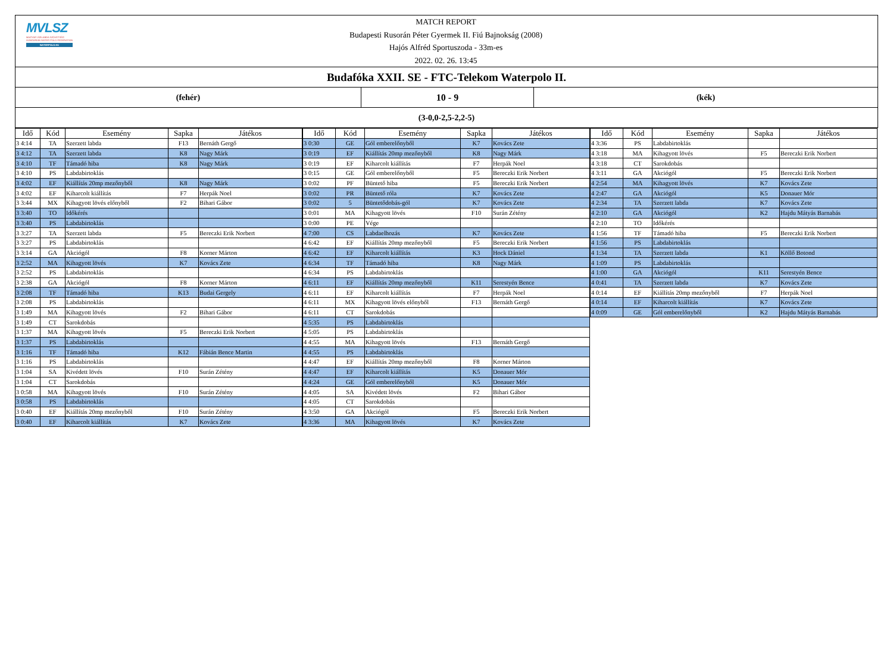MVLSZ
MAGYAR VÍZILABDA SZÖVETSÉG
HUNGARIAN WATER POLO FEDERATION
WATERPOLO.HU
MATCH REPORT
Budapesti Rusorán Péter Gyermek II. Fiú Bajnokság (2008)
Hajós Alfréd Sportuszoda - 33m-es
2022. 02. 26. 13:45
Budafóka XXII. SE - FTC-Telekom Waterpolo II.
(fehér) 10 - 9 (kék)
(3-0,0-2,5-2,2-5)
| Idő | Kód | Esemény | Sapka | Játékos |
| --- | --- | --- | --- | --- |
| 3 4:14 | TA | Szerzett labda | F13 | Bernáth Gergő |
| 3 4:12 | TA | Szerzett labda | K8 | Nagy Márk |
| 3 4:10 | TF | Támadó hiba | K8 | Nagy Márk |
| 3 4:10 | PS | Labdabirtoklás | | |
| 3 4:02 | EF | Kiállítás 20mp mezőnyből | K8 | Nagy Márk |
| 3 4:02 | EF | Kiharcolt kiállítás | F7 | Herpák Noel |
| 3 3:44 | MX | Kihagyott lövés előnyből | F2 | Bihari Gábor |
| 3 3:40 | TO | Időkérés | | |
| 3 3:40 | PS | Labdabirtoklás | | |
| 3 3:27 | TA | Szerzett labda | F5 | Bereczki Erik Norbert |
| 3 3:27 | PS | Labdabirtoklás | | |
| 3 3:14 | GA | Akciógól | F8 | Korner Márton |
| 3 2:52 | MA | Kihagyott lövés | K7 | Kovács Zete |
| 3 2:52 | PS | Labdabirtoklás | | |
| 3 2:38 | GA | Akciógól | F8 | Korner Márton |
| 3 2:08 | TF | Támadó hiba | K13 | Budai Gergely |
| 3 2:08 | PS | Labdabirtoklás | | |
| 3 1:49 | MA | Kihagyott lövés | F2 | Bihari Gábor |
| 3 1:49 | CT | Sarokdobás | | |
| 3 1:37 | MA | Kihagyott lövés | F5 | Bereczki Erik Norbert |
| 3 1:37 | PS | Labdabirtoklás | | |
| 3 1:16 | TF | Támadó hiba | K12 | Fábián Bence Martin |
| 3 1:16 | PS | Labdabirtoklás | | |
| 3 1:04 | SA | Kivédett lövés | F10 | Surán Zétény |
| 3 1:04 | CT | Sarokdobás | | |
| 3 0:58 | MA | Kihagyott lövés | F10 | Surán Zétény |
| 3 0:58 | PS | Labdabirtoklás | | |
| 3 0:40 | EF | Kiállítás 20mp mezőnyből | F10 | Surán Zétény |
| 3 0:40 | EF | Kiharcolt kiállítás | K7 | Kovács Zete |
| Idő | Kód | Esemény | Sapka | Játékos |
| --- | --- | --- | --- | --- |
| 3 0:30 | GE | Gól emberelőnyből | K7 | Kovács Zete |
| 3 0:19 | EF | Kiállítás 20mp mezőnyből | K8 | Nagy Márk |
| 3 0:19 | EF | Kiharcolt kiállítás | F7 | Herpák Noel |
| 3 0:15 | GE | Gól emberelőnyből | F5 | Bereczki Erik Norbert |
| 3 0:02 | PF | Büntető hiba | F5 | Bereczki Erik Norbert |
| 3 0:02 | PR | Büntető róla | K7 | Kovács Zete |
| 3 0:02 | 5 | Büntetődobás-gól | K7 | Kovács Zete |
| 3 0:01 | MA | Kihagyott lövés | F10 | Surán Zétény |
| 3 0:00 | PE | Vége | | |
| 4 7:00 | CS | Labdaelhozás | K7 | Kovács Zete |
| 4 6:42 | EF | Kiállítás 20mp mezőnyből | F5 | Bereczki Erik Norbert |
| 4 6:42 | EF | Kiharcolt kiállítás | K3 | Hock Dániel |
| 4 6:34 | TF | Támadó hiba | K8 | Nagy Márk |
| 4 6:34 | PS | Labdabirtoklás | | |
| 4 6:11 | EF | Kiállítás 20mp mezőnyből | K11 | Serestyén Bence |
| 4 6:11 | EF | Kiharcolt kiállítás | F7 | Herpák Noel |
| 4 6:11 | MX | Kihagyott lövés előnyből | F13 | Bernáth Gergő |
| 4 6:11 | CT | Sarokdobás | | |
| 4 5:35 | PS | Labdabirtoklás | | |
| 4 5:05 | PS | Labdabirtoklás | | |
| 4 4:55 | MA | Kihagyott lövés | F13 | Bernáth Gergő |
| 4 4:55 | PS | Labdabirtoklás | | |
| 4 4:47 | EF | Kiállítás 20mp mezőnyből | F8 | Korner Márton |
| 4 4:47 | EF | Kiharcolt kiállítás | K5 | Donauer Mór |
| 4 4:24 | GE | Gól emberelőnyből | K5 | Donauer Mór |
| 4 4:05 | SA | Kivédett lövés | F2 | Bihari Gábor |
| 4 4:05 | CT | Sarokdobás | | |
| 4 3:50 | GA | Akciógól | F5 | Bereczki Erik Norbert |
| 4 3:36 | MA | Kihagyott lövés | K7 | Kovács Zete |
| Idő | Kód | Esemény | Sapka | Játékos |
| --- | --- | --- | --- | --- |
| 4 3:36 | PS | Labdabirtoklás | | |
| 4 3:18 | MA | Kihagyott lövés | F5 | Bereczki Erik Norbert |
| 4 3:18 | CT | Sarokdobás | | |
| 4 3:11 | GA | Akciógól | F5 | Bereczki Erik Norbert |
| 4 2:54 | MA | Kihagyott lövés | K7 | Kovács Zete |
| 4 2:47 | GA | Akciógól | K5 | Donauer Mór |
| 4 2:34 | TA | Szerzett labda | K7 | Kovács Zete |
| 4 2:10 | GA | Akciógól | K2 | Hajdu Mátyás Barnabás |
| 4 2:10 | TO | Időkérés | | |
| 4 1:56 | TF | Támadó hiba | F5 | Bereczki Erik Norbert |
| 4 1:56 | PS | Labdabirtoklás | | |
| 4 1:34 | TA | Szerzett labda | K1 | Köllő Botond |
| 4 1:09 | PS | Labdabirtoklás | | |
| 4 1:00 | GA | Akciógól | K11 | Serestyén Bence |
| 4 0:41 | TA | Szerzett labda | K7 | Kovács Zete |
| 4 0:14 | EF | Kiállítás 20mp mezőnyből | F7 | Herpák Noel |
| 4 0:14 | EF | Kiharcolt kiállítás | K7 | Kovács Zete |
| 4 0:09 | GE | Gól emberelőnyből | K2 | Hajdu Mátyás Barnabás |